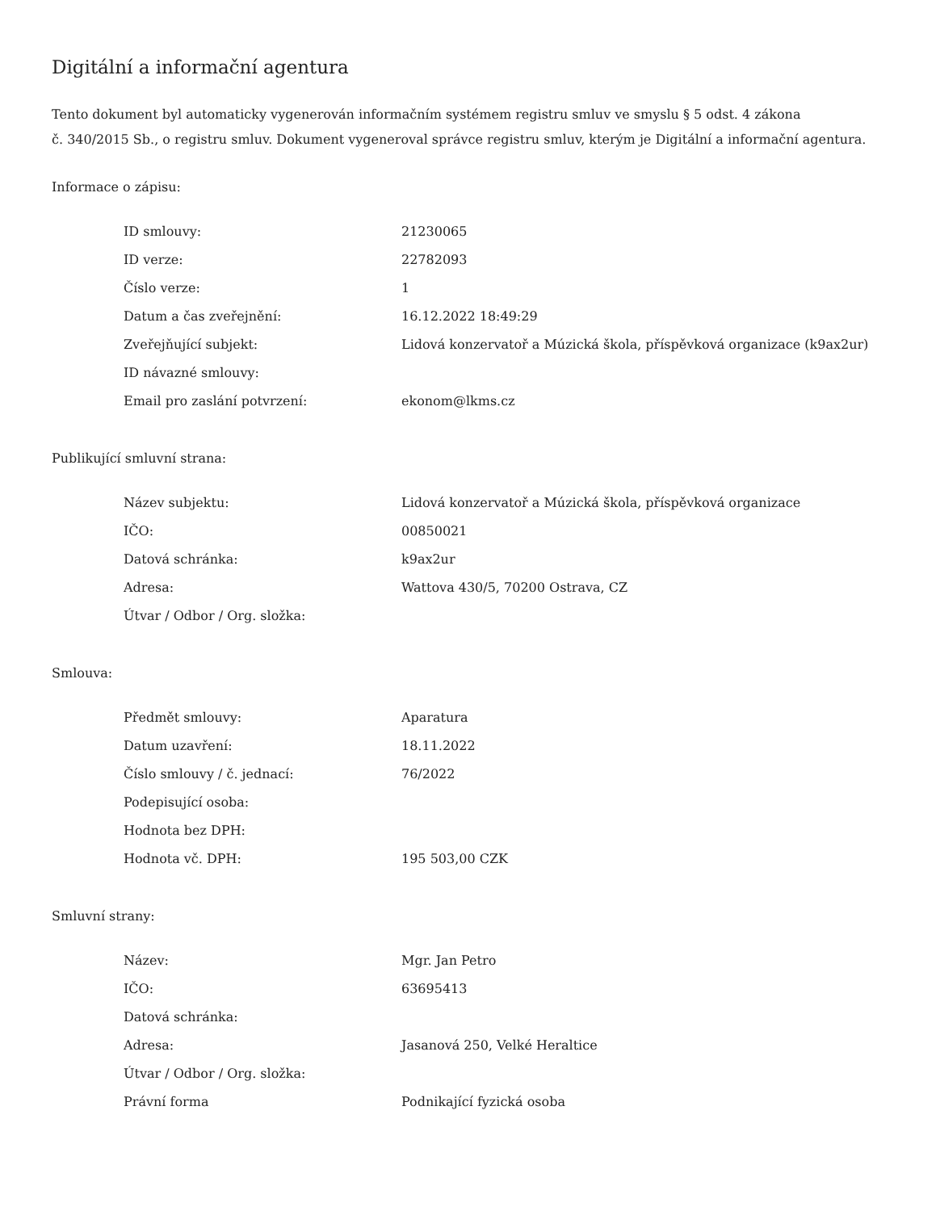Digitální a informační agentura
Tento dokument byl automaticky vygenerován informačním systémem registru smluv ve smyslu § 5 odst. 4 zákona
č. 340/2015 Sb., o registru smluv. Dokument vygeneroval správce registru smluv, kterým je Digitální a informační agentura.
Informace o zápisu:
| ID smlouvy: | 21230065 |
| ID verze: | 22782093 |
| Číslo verze: | 1 |
| Datum a čas zveřejnění: | 16.12.2022 18:49:29 |
| Zveřejňující subjekt: | Lidová konzervatoř a Múzická škola, příspěvková organizace (k9ax2ur) |
| ID návazné smlouvy: | |
| Email pro zaslání potvrzení: | ekonom@lkms.cz |
Publikující smluvní strana:
| Název subjektu: | Lidová konzervatoř a Múzická škola, příspěvková organizace |
| IČO: | 00850021 |
| Datová schránka: | k9ax2ur |
| Adresa: | Wattova 430/5, 70200 Ostrava, CZ |
| Útvar / Odbor / Org. složka: | |
Smlouva:
| Předmět smlouvy: | Aparatura |
| Datum uzavření: | 18.11.2022 |
| Číslo smlouvy / č. jednací: | 76/2022 |
| Podepisující osoba: | |
| Hodnota bez DPH: | |
| Hodnota vč. DPH: | 195 503,00 CZK |
Smluvní strany:
| Název: | Mgr. Jan Petro |
| IČO: | 63695413 |
| Datová schránka: | |
| Adresa: | Jasanová 250, Velké Heraltice |
| Útvar / Odbor / Org. složka: | |
| Právní forma | Podnikající fyzická osoba |